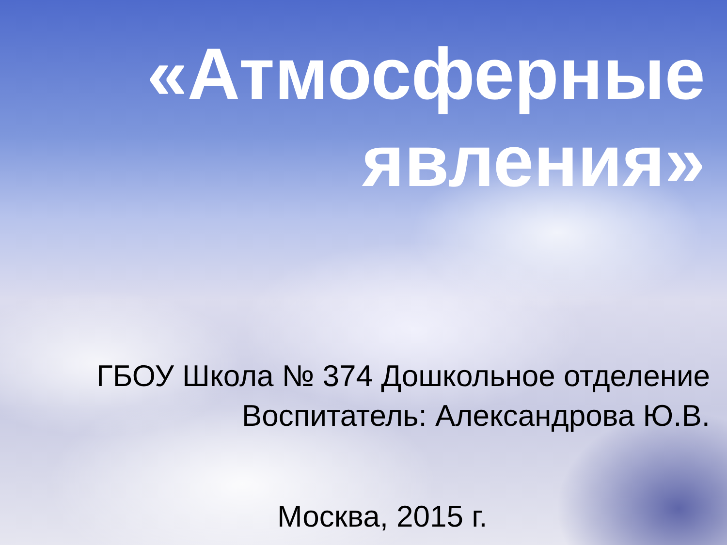«Атмосферные
явления»
ГБОУ Школа № 374 Дошкольное отделение
Воспитатель: Александрова Ю.В.
Москва, 2015 г.